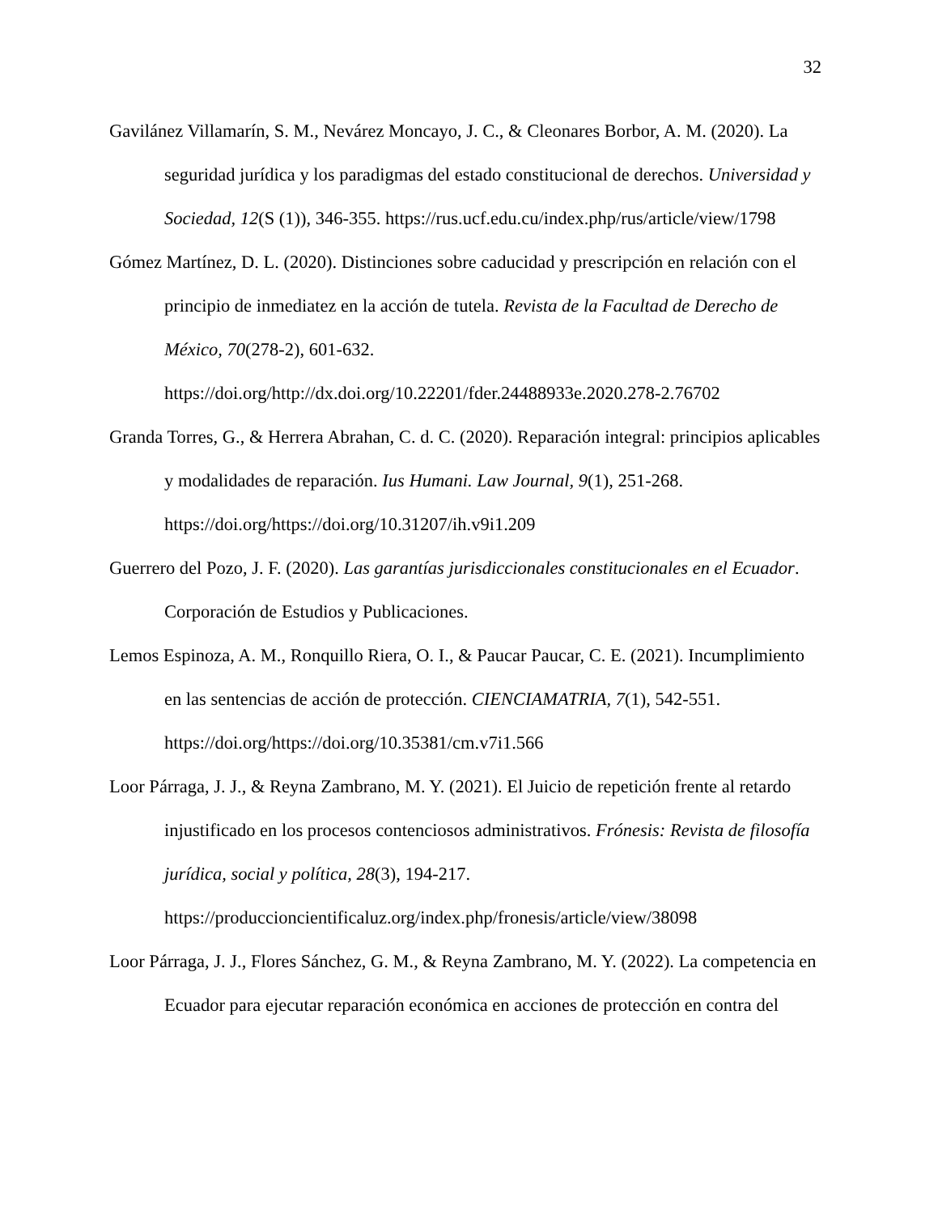32
Gavilánez Villamarín, S. M., Nevárez Moncayo, J. C., & Cleonares Borbor, A. M. (2020). La seguridad jurídica y los paradigmas del estado constitucional de derechos. Universidad y Sociedad, 12(S (1)), 346-355. https://rus.ucf.edu.cu/index.php/rus/article/view/1798
Gómez Martínez, D. L. (2020). Distinciones sobre caducidad y prescripción en relación con el principio de inmediatez en la acción de tutela. Revista de la Facultad de Derecho de México, 70(278-2), 601-632.
https://doi.org/http://dx.doi.org/10.22201/fder.24488933e.2020.278-2.76702
Granda Torres, G., & Herrera Abrahan, C. d. C. (2020). Reparación integral: principios aplicables y modalidades de reparación. Ius Humani. Law Journal, 9(1), 251-268.
https://doi.org/https://doi.org/10.31207/ih.v9i1.209
Guerrero del Pozo, J. F. (2020). Las garantías jurisdiccionales constitucionales en el Ecuador. Corporación de Estudios y Publicaciones.
Lemos Espinoza, A. M., Ronquillo Riera, O. I., & Paucar Paucar, C. E. (2021). Incumplimiento en las sentencias de acción de protección. CIENCIAMATRIA, 7(1), 542-551.
https://doi.org/https://doi.org/10.35381/cm.v7i1.566
Loor Párraga, J. J., & Reyna Zambrano, M. Y. (2021). El Juicio de repetición frente al retardo injustificado en los procesos contenciosos administrativos. Frónesis: Revista de filosofía jurídica, social y política, 28(3), 194-217.
https://produccioncientificaluz.org/index.php/fronesis/article/view/38098
Loor Párraga, J. J., Flores Sánchez, G. M., & Reyna Zambrano, M. Y. (2022). La competencia en Ecuador para ejecutar reparación económica en acciones de protección en contra del